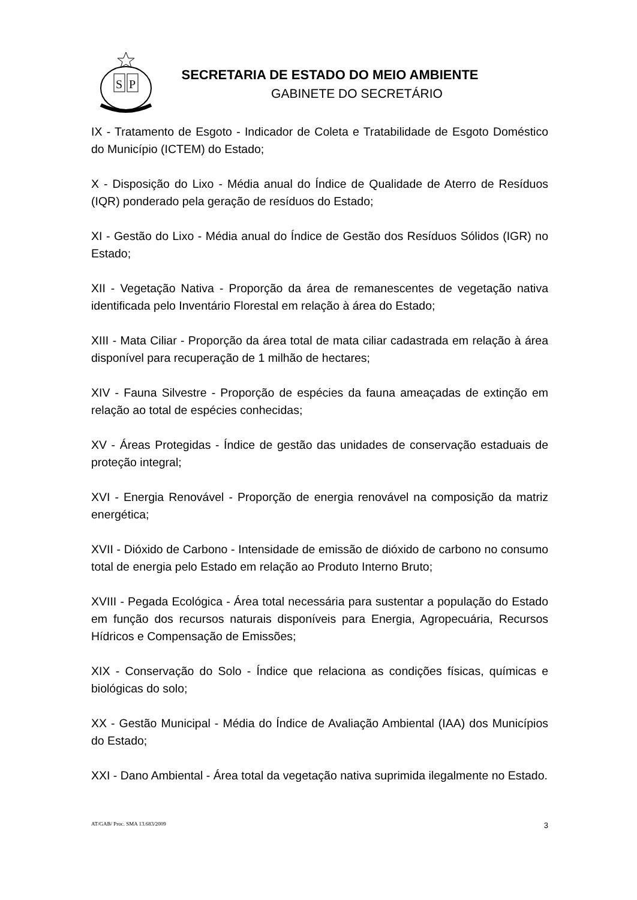S
P
SECRETARIA DE ESTADO DO MEIO AMBIENTE
GABINETE DO SECRETÁRIO
IX - Tratamento de Esgoto - Indicador de Coleta e Tratabilidade de Esgoto Doméstico do Município (ICTEM) do Estado;
X - Disposição do Lixo - Média anual do Índice de Qualidade de Aterro de Resíduos (IQR) ponderado pela geração de resíduos do Estado;
XI - Gestão do Lixo - Média anual do Índice de Gestão dos Resíduos Sólidos (IGR) no Estado;
XII - Vegetação Nativa - Proporção da área de remanescentes de vegetação nativa identificada pelo Inventário Florestal em relação à área do Estado;
XIII - Mata Ciliar - Proporção da área total de mata ciliar cadastrada em relação à área disponível para recuperação de 1 milhão de hectares;
XIV - Fauna Silvestre - Proporção de espécies da fauna ameaçadas de extinção em relação ao total de espécies conhecidas;
XV - Áreas Protegidas - Índice de gestão das unidades de conservação estaduais de proteção integral;
XVI - Energia Renovável - Proporção de energia renovável na composição da matriz energética;
XVII - Dióxido de Carbono - Intensidade de emissão de dióxido de carbono no consumo total de energia pelo Estado em relação ao Produto Interno Bruto;
XVIII - Pegada Ecológica - Área total necessária para sustentar a população do Estado em função dos recursos naturais disponíveis para Energia, Agropecuária, Recursos Hídricos e Compensação de Emissões;
XIX - Conservação do Solo - Índice que relaciona as condições físicas, químicas e biológicas do solo;
XX - Gestão Municipal - Média do Índice de Avaliação Ambiental (IAA) dos Municípios do Estado;
XXI - Dano Ambiental - Área total da vegetação nativa suprimida ilegalmente no Estado.
AT/GAB/ Proc. SMA 13.683/2009 3